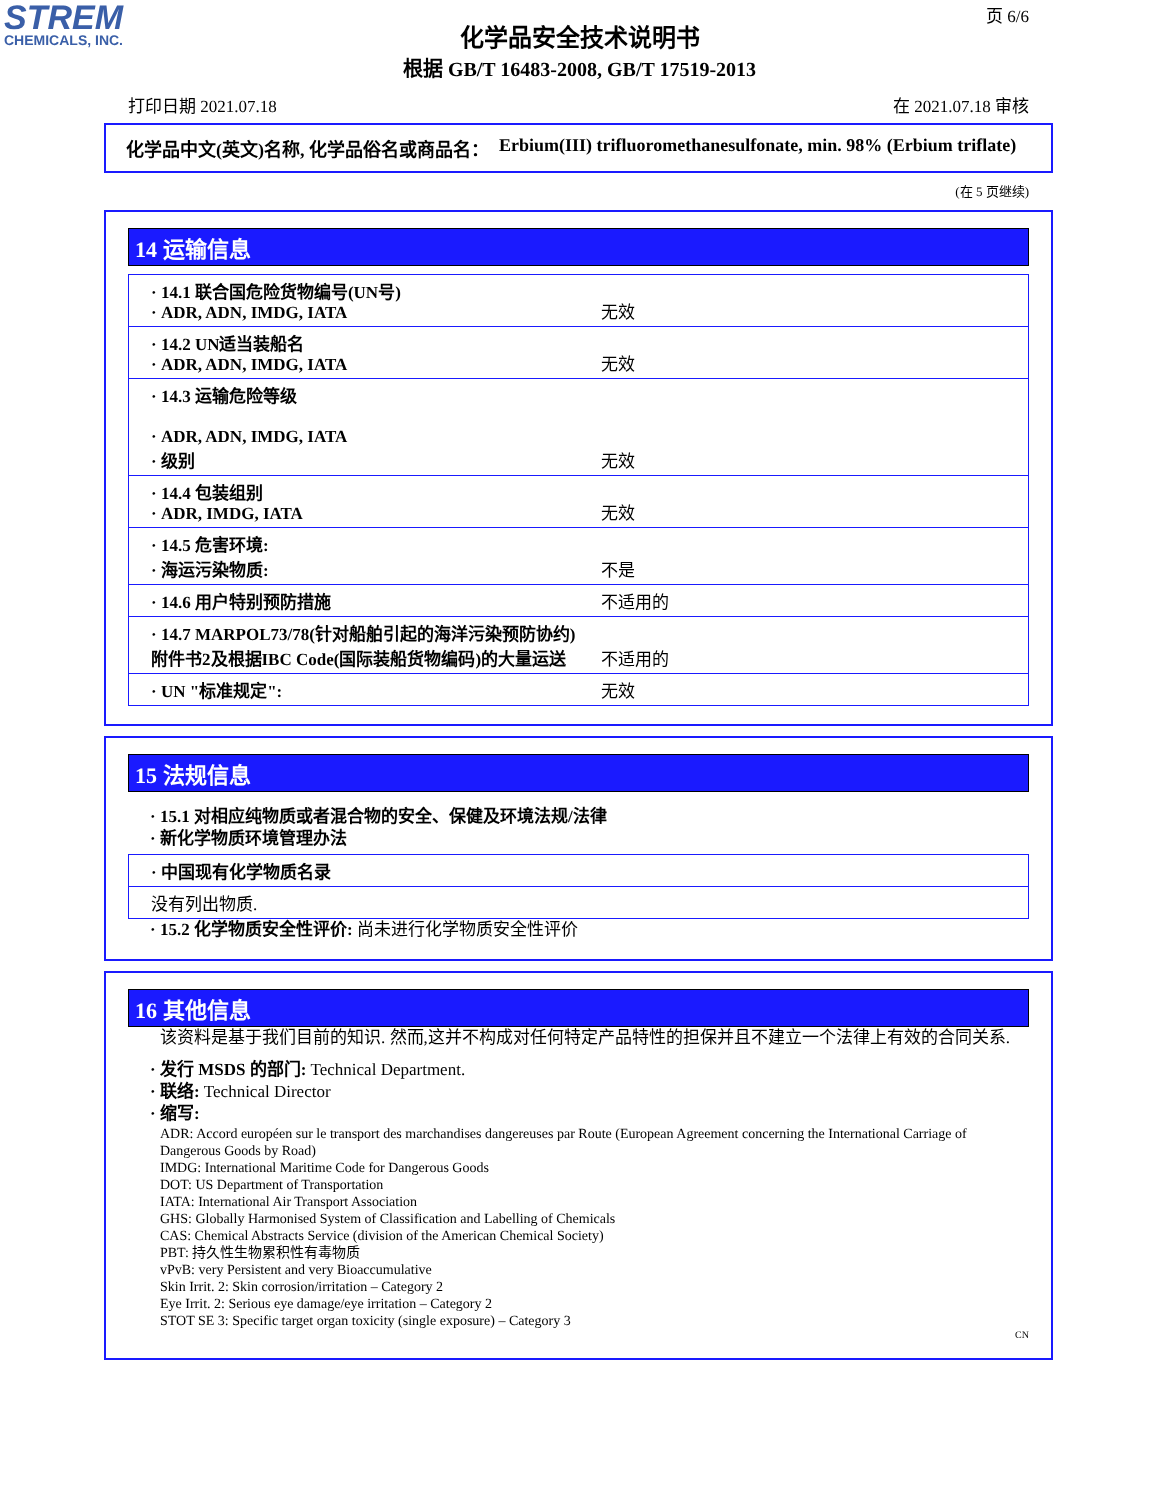STREM
CHEMICALS, INC.
页 6/6
化学品安全技术说明书
根据 GB/T 16483-2008, GB/T 17519-2013
打印日期 2021.07.18 在 2021.07.18 审核
化学品中文(英文)名称, 化学品俗名或商品名： Erbium(III) trifluoromethanesulfonate, min. 98% (Erbium triflate)
(在 5 页继续)
14 运输信息
| · 14.1 联合国危险货物编号(UN号) · ADR, ADN, IMDG, IATA | 无效 |
| · 14.2 UN适当装船名 · ADR, ADN, IMDG, IATA | 无效 |
| · 14.3 运输危险等级 · ADR, ADN, IMDG, IATA · 级别 | 无效 |
| · 14.4 包装组别 · ADR, IMDG, IATA | 无效 |
| · 14.5 危害环境: · 海运污染物质: | 不是 |
| · 14.6 用户特别预防措施 | 不适用的 |
| · 14.7 MARPOL73/78(针对船舶引起的海洋污染预防协约)附件书2及根据IBC Code(国际装船货物编码)的大量运送 | 不适用的 |
| · UN "标准规定": | 无效 |
15 法规信息
· 15.1 对相应纯物质或者混合物的安全、保健及环境法规/法律
· 新化学物质环境管理办法
| · 中国现有化学物质名录 |
| 没有列出物质. |
· 15.2 化学物质安全性评价: 尚未进行化学物质安全性评价
16 其他信息
该资料是基于我们目前的知识. 然而,这并不构成对任何特定产品特性的担保并且不建立一个法律上有效的合同关系.
· 发行 MSDS 的部门: Technical Department.
· 联络: Technical Director
· 缩写:
ADR: Accord européen sur le transport des marchandises dangereuses par Route (European Agreement concerning the International Carriage of Dangerous Goods by Road)
IMDG: International Maritime Code for Dangerous Goods
DOT: US Department of Transportation
IATA: International Air Transport Association
GHS: Globally Harmonised System of Classification and Labelling of Chemicals
CAS: Chemical Abstracts Service (division of the American Chemical Society)
PBT: 持久性生物累积性有毒物质
vPvB: very Persistent and very Bioaccumulative
Skin Irrit. 2: Skin corrosion/irritation – Category 2
Eye Irrit. 2: Serious eye damage/eye irritation – Category 2
STOT SE 3: Specific target organ toxicity (single exposure) – Category 3
CN